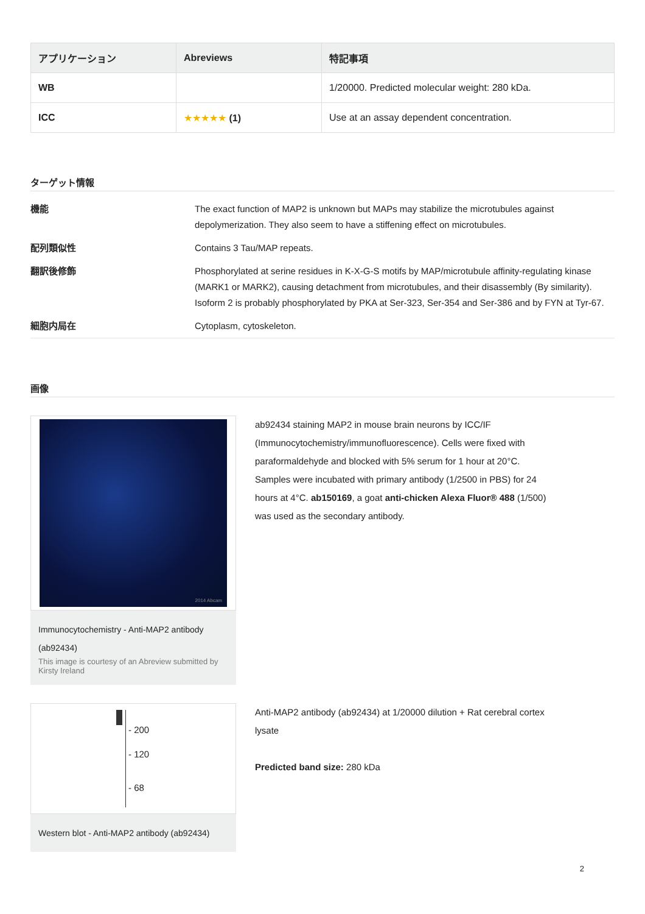| アプリケーション | Abreviews | 特記事項 |
| --- | --- | --- |
| WB | | 1/20000. Predicted molecular weight: 280 kDa. |
| ICC | ★★★★★ (1) | Use at an assay dependent concentration. |
ターゲット情報
| 機能 | The exact function of MAP2 is unknown but MAPs may stabilize the microtubules against depolymerization. They also seem to have a stiffening effect on microtubules. |
| 配列類似性 | Contains 3 Tau/MAP repeats. |
| 翻訳後修飾 | Phosphorylated at serine residues in K-X-G-S motifs by MAP/microtubule affinity-regulating kinase (MARK1 or MARK2), causing detachment from microtubules, and their disassembly (By similarity). Isoform 2 is probably phosphorylated by PKA at Ser-323, Ser-354 and Ser-386 and by FYN at Tyr-67. |
| 細胞内局在 | Cytoplasm, cytoskeleton. |
画像
2014 Abcam
Immunocytochemistry - Anti-MAP2 antibody (ab92434)
This image is courtesy of an Abreview submitted by Kirsty Ireland
ab92434 staining MAP2 in mouse brain neurons by ICC/IF (Immunocytochemistry/immunofluorescence). Cells were fixed with paraformaldehyde and blocked with 5% serum for 1 hour at 20°C. Samples were incubated with primary antibody (1/2500 in PBS) for 24 hours at 4°C. ab150169, a goat anti-chicken Alexa Fluor® 488 (1/500) was used as the secondary antibody.
- 200
- 120
- 68
Western blot - Anti-MAP2 antibody (ab92434)
Anti-MAP2 antibody (ab92434) at 1/20000 dilution + Rat cerebral cortex lysate
Predicted band size: 280 kDa
2